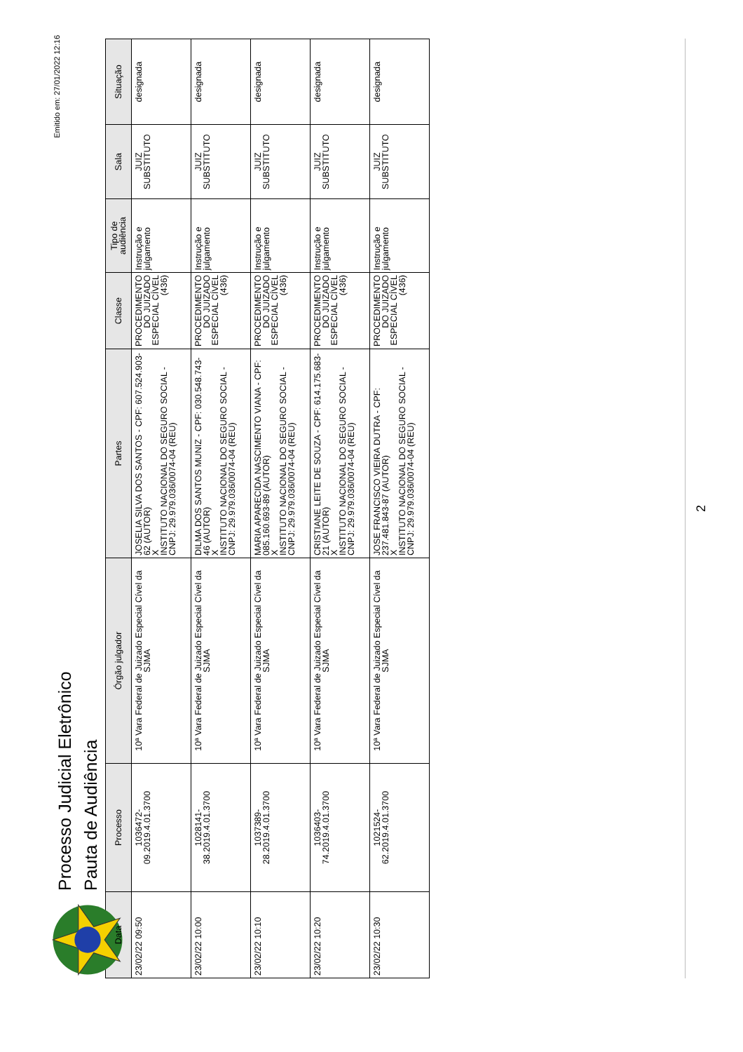Processo Judicial Eletrônico
Pauta de Audiência
Emitido em: 27/01/2022 12:16
| Data | Processo | Órgão julgador | Partes | Classe | Tipo de audiência | Sala | Situação |
| --- | --- | --- | --- | --- | --- | --- | --- |
| 23/02/22 09:50 | 1036472- 09.2019.4.01.3700 | 10ª Vara Federal de Juizado Especial Cível da SJMA | JOSELIA SILVA DOS SANTOS - CPF: 607.524.903-62 (AUTOR) X INSTITUTO NACIONAL DO SEGURO SOCIAL - CNPJ: 29.979.036/0074-04 (REU) | PROCEDIMENTO DO JUIZADO ESPECIAL CÍVEL (436) | Instrução e julgamento | JUIZ SUBSTITUTO | designada |
| 23/02/22 10:00 | 1028141- 38.2019.4.01.3700 | 10ª Vara Federal de Juizado Especial Cível da SJMA | DILMA DOS SANTOS MUNIZ - CPF: 030.548.743-46 (AUTOR) X INSTITUTO NACIONAL DO SEGURO SOCIAL - CNPJ: 29.979.036/0074-04 (REU) | PROCEDIMENTO DO JUIZADO ESPECIAL CÍVEL (436) | Instrução e julgamento | JUIZ SUBSTITUTO | designada |
| 23/02/22 10:10 | 1037389- 28.2019.4.01.3700 | 10ª Vara Federal de Juizado Especial Cível da SJMA | MARIA APARECIDA NASCIMENTO VIANA - CPF: 085.160.693-89 (AUTOR) X INSTITUTO NACIONAL DO SEGURO SOCIAL - CNPJ: 29.979.036/0074-04 (REU) | PROCEDIMENTO DO JUIZADO ESPECIAL CÍVEL (436) | Instrução e julgamento | JUIZ SUBSTITUTO | designada |
| 23/02/22 10:20 | 1036403- 74.2019.4.01.3700 | 10ª Vara Federal de Juizado Especial Cível da SJMA | CRISTIANE LEITE DE SOUZA - CPF: 614.175.683-21 (AUTOR) X INSTITUTO NACIONAL DO SEGURO SOCIAL - CNPJ: 29.979.036/0074-04 (REU) | PROCEDIMENTO DO JUIZADO ESPECIAL CÍVEL (436) | Instrução e julgamento | JUIZ SUBSTITUTO | designada |
| 23/02/22 10:30 | 1021524- 62.2019.4.01.3700 | 10ª Vara Federal de Juizado Especial Cível da SJMA | JOSE FRANCISCO VIEIRA DUTRA - CPF: 237.481.843-87 (AUTOR) X INSTITUTO NACIONAL DO SEGURO SOCIAL - CNPJ: 29.979.036/0074-04 (REU) | PROCEDIMENTO DO JUIZADO ESPECIAL CÍVEL (436) | Instrução e julgamento | JUIZ SUBSTITUTO | designada |
2